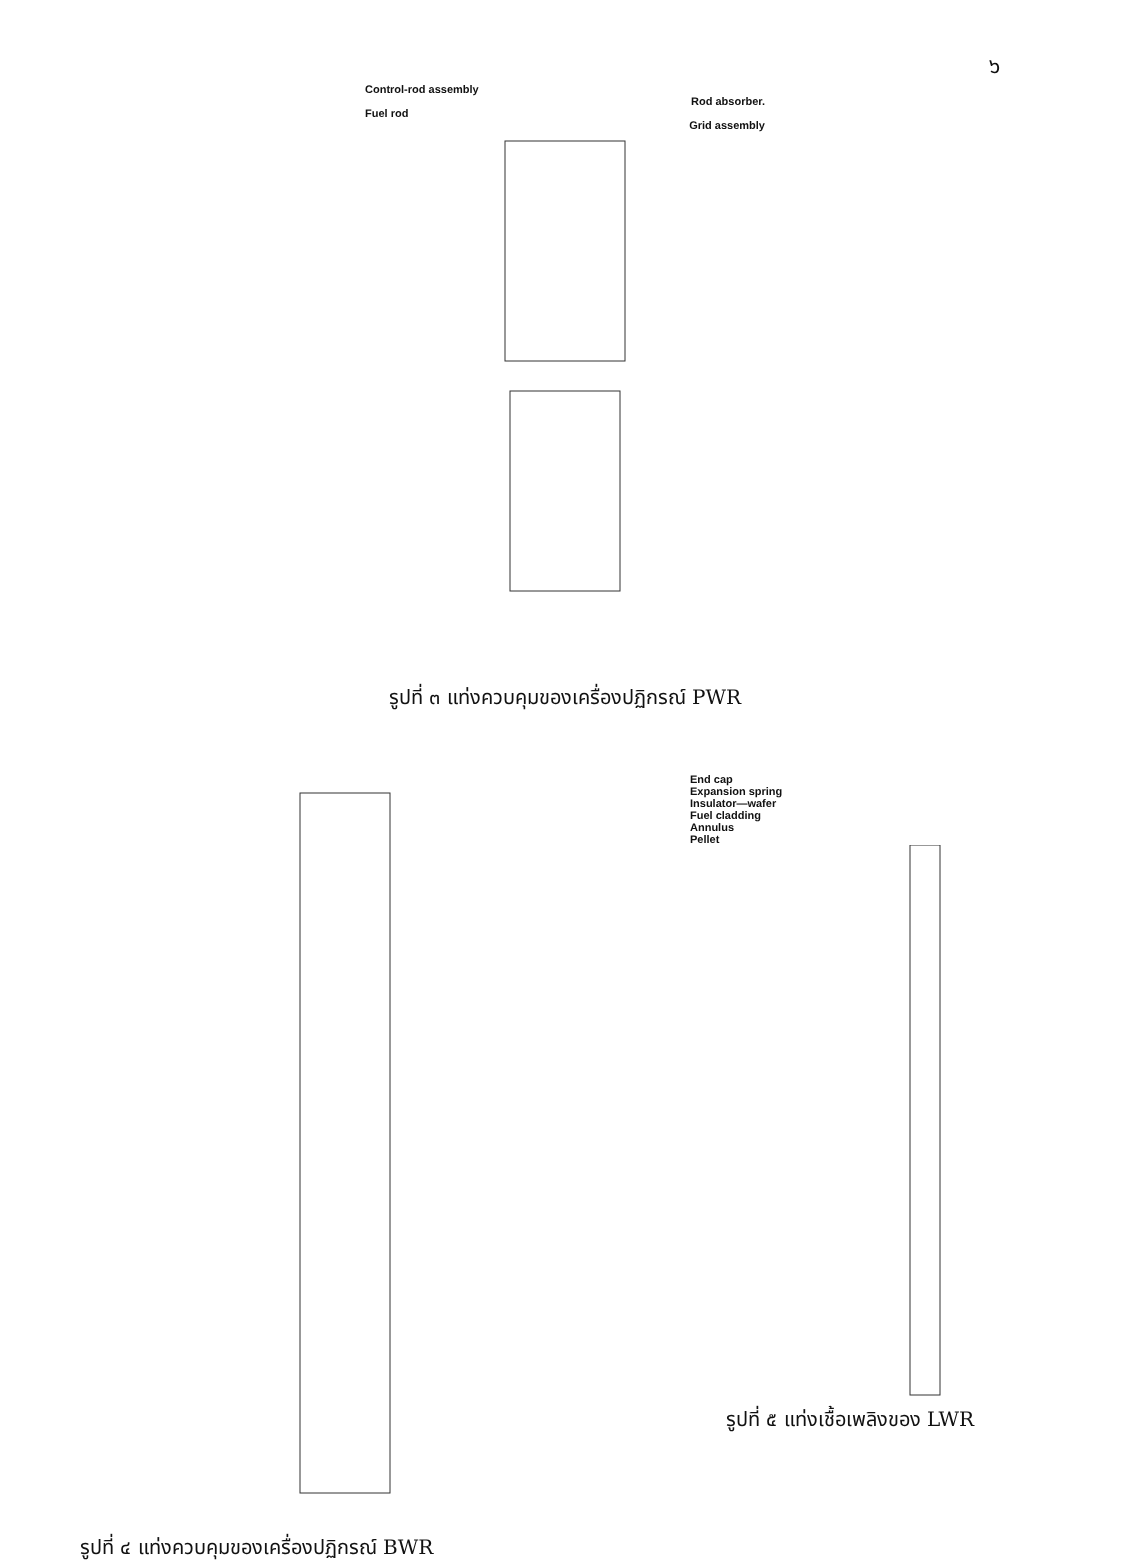๖
Control-rod assembly
Rod absorber.
Fuel rod
Grid assembly
รูปที่ ๓ แท่งควบคุมของเครื่องปฏิกรณ์ PWR
รูปที่ ๔ แท่งควบคุมของเครื่องปฏิกรณ์ BWR
End cap
Expansion spring
Insulator—wafer
Fuel cladding
Annulus
Pellet
รูปที่ ๕ แท่งเชื้อเพลิงของ LWR